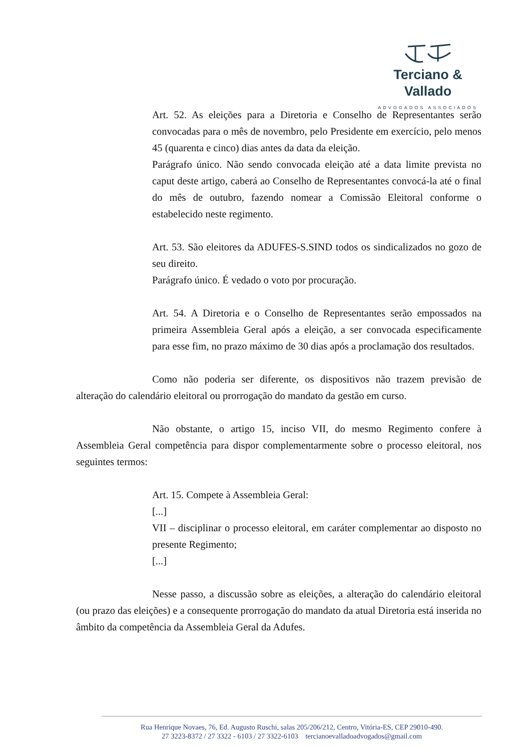Terciano & Vallado
ADVOGADOS ASSOCIADOS
Art. 52. As eleições para a Diretoria e Conselho de Representantes serão convocadas para o mês de novembro, pelo Presidente em exercício, pelo menos 45 (quarenta e cinco) dias antes da data da eleição.
Parágrafo único. Não sendo convocada eleição até a data limite prevista no caput deste artigo, caberá ao Conselho de Representantes convocá-la até o final do mês de outubro, fazendo nomear a Comissão Eleitoral conforme o estabelecido neste regimento.
Art. 53. São eleitores da ADUFES-S.SIND todos os sindicalizados no gozo de seu direito.
Parágrafo único. É vedado o voto por procuração.
Art. 54. A Diretoria e o Conselho de Representantes serão empossados na primeira Assembleia Geral após a eleição, a ser convocada especificamente para esse fim, no prazo máximo de 30 dias após a proclamação dos resultados.
Como não poderia ser diferente, os dispositivos não trazem previsão de alteração do calendário eleitoral ou prorrogação do mandato da gestão em curso.
Não obstante, o artigo 15, inciso VII, do mesmo Regimento confere à Assembleia Geral competência para dispor complementarmente sobre o processo eleitoral, nos seguintes termos:
Art. 15. Compete à Assembleia Geral:
[...]
VII – disciplinar o processo eleitoral, em caráter complementar ao disposto no presente Regimento;
[...]
Nesse passo, a discussão sobre as eleições, a alteração do calendário eleitoral (ou prazo das eleições) e a consequente prorrogação do mandato da atual Diretoria está inserida no âmbito da competência da Assembleia Geral da Adufes.
Rua Henrique Novaes, 76, Ed. Augusto Ruschi, salas 205/206/212, Centro, Vitória-ES, CEP 29010-490.
27 3223-8372 / 27 3322 - 6103 / 27 3322-6103 tercianoevalladoadvogados@gmail.com